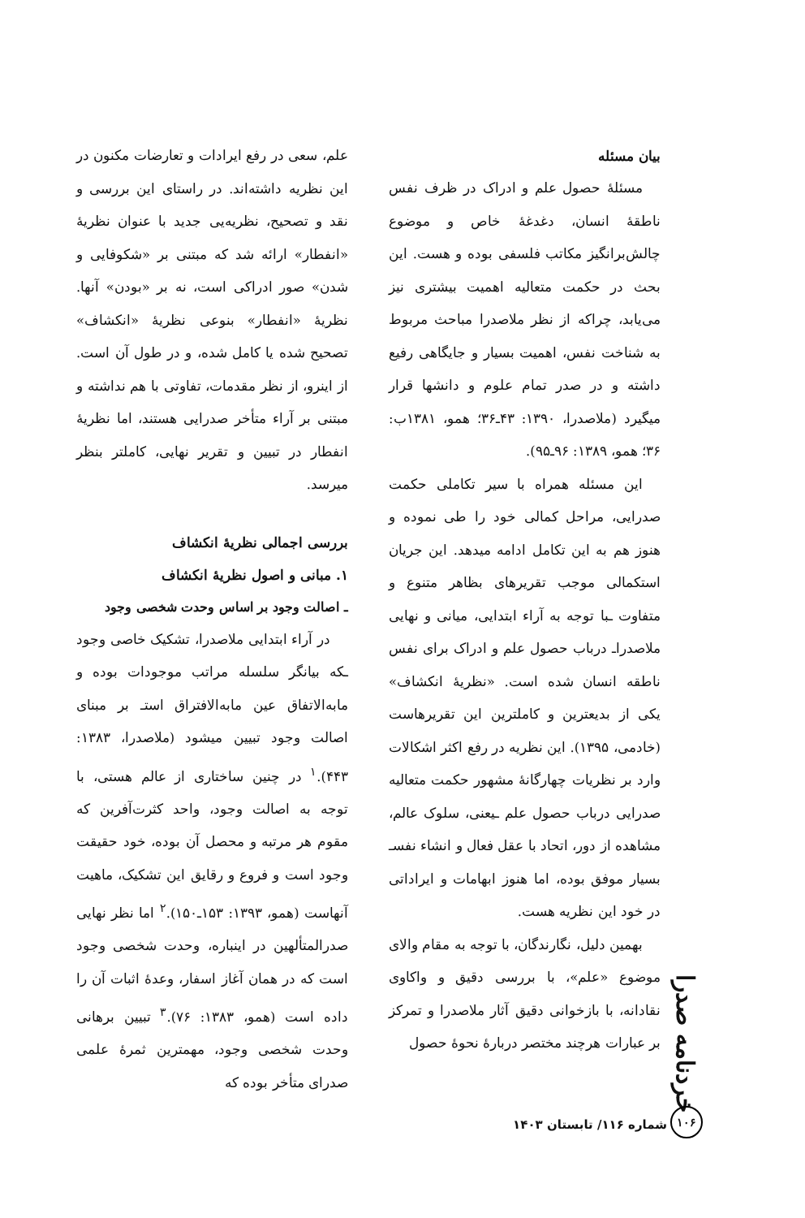بیان مسئله
مسئلهٔ حصول علم و ادراک در ظرف نفس ناطقهٔ انسان، دغدغهٔ خاص و موضوع چالش‌برانگیز مکاتب فلسفی بوده و هست. این بحث در حکمت متعالیه اهمیت بیشتری نیز می‌یابد، چراکه از نظر ملاصدرا مباحث مربوط به شناخت نفس، اهمیت بسیار و جایگاهی رفیع داشته و در صدر تمام علوم و دانشها قرار میگیرد (ملاصدرا، ۱۳۹۰: ۴۳ـ۳۶؛ همو، ۱۳۸۱ب: ۳۶؛ همو، ۱۳۸۹: ۹۶ـ۹۵).
این مسئله همراه با سیر تکاملی حکمت صدرایی، مراحل کمالی خود را طی نموده و هنوز هم به این تکامل ادامه میدهد. این جریان استکمالی موجب تقریرهای بظاهر متنوع و متفاوت ـبا توجه به آراء ابتدایی، میانی و نهایی ملاصدراـ درباب حصول علم و ادراک برای نفس ناطقه انسان شده است. «نظریهٔ انکشاف» یکی از بدیعترین و کاملترین این تقریرهاست (خادمی، ۱۳۹۵). این نظریه در رفع اکثر اشکالات وارد بر نظریات چهارگانهٔ مشهور حکمت متعالیه صدرایی درباب حصول علم ـیعنی، سلوک عالم، مشاهده از دور، اتحاد با عقل فعال و انشاء نفسـ بسیار موفق بوده، اما هنوز ابهامات و ایراداتی در خود این نظریه هست.
بهمین دلیل، نگارندگان، با توجه به مقام والای موضوع «علم»، با بررسی دقیق و واکاوی نقادانه، با بازخوانی دقیق آثار ملاصدرا و تمرکز بر عبارات هرچند مختصر دربارهٔ نحوهٔ حصول
علم، سعی در رفع ایرادات و تعارضات مکنون در این نظریه داشته‌اند. در راستای این بررسی و نقد و تصحیح، نظریه‌یی جدید با عنوان نظریهٔ «انفطار» ارائه شد که مبتنی بر «شکوفایی و شدن» صور ادراکی است، نه بر «بودن» آنها. نظریهٔ «انفطار» بنوعی نظریهٔ «انکشاف» تصحیح شده یا کامل شده، و در طول آن است. از اینرو، از نظر مقدمات، تفاوتی با هم نداشته و مبتنی بر آراء متأخر صدرایی هستند، اما نظریهٔ انفطار در تبیین و تقریر نهایی، کاملتر بنظر میرسد.
بررسی اجمالی نظریهٔ انکشاف
۱. مبانی و اصول نظریهٔ انکشاف
ـ اصالت وجود بر اساس وحدت شخصی وجود
در آراء ابتدایی ملاصدرا، تشکیک خاصی وجود ـکه بیانگر سلسله مراتب موجودات بوده و مابه‌الاتفاق عین مابه‌الافتراق استـ بر مبنای اصالت وجود تبیین میشود (ملاصدرا، ۱۳۸۳: ۴۴۳).<sup>۱</sup> در چنین ساختاری از عالم هستی، با توجه به اصالت وجود، واحد کثرت‌آفرین که مقوم هر مرتبه و محصل آن بوده، خود حقیقت وجود است و فروع و رقایق این تشکیک، ماهیت آنهاست (همو، ۱۳۹۳: ۱۵۳ـ۱۵۰).<sup>۲</sup> اما نظر نهایی صدرالمتألهین در اینباره، وحدت شخصی وجود است که در همان آغاز اسفار، وعدهٔ اثبات آن را داده است (همو، ۱۳۸۳: ۷۶).<sup>۳</sup> تبیین برهانی وحدت شخصی وجود، مهمترین ثمرهٔ علمی صدرای متأخر بوده که
خردنامه صدرا
۱۰۶
شماره ۱۱۶/ تابستان ۱۴۰۳